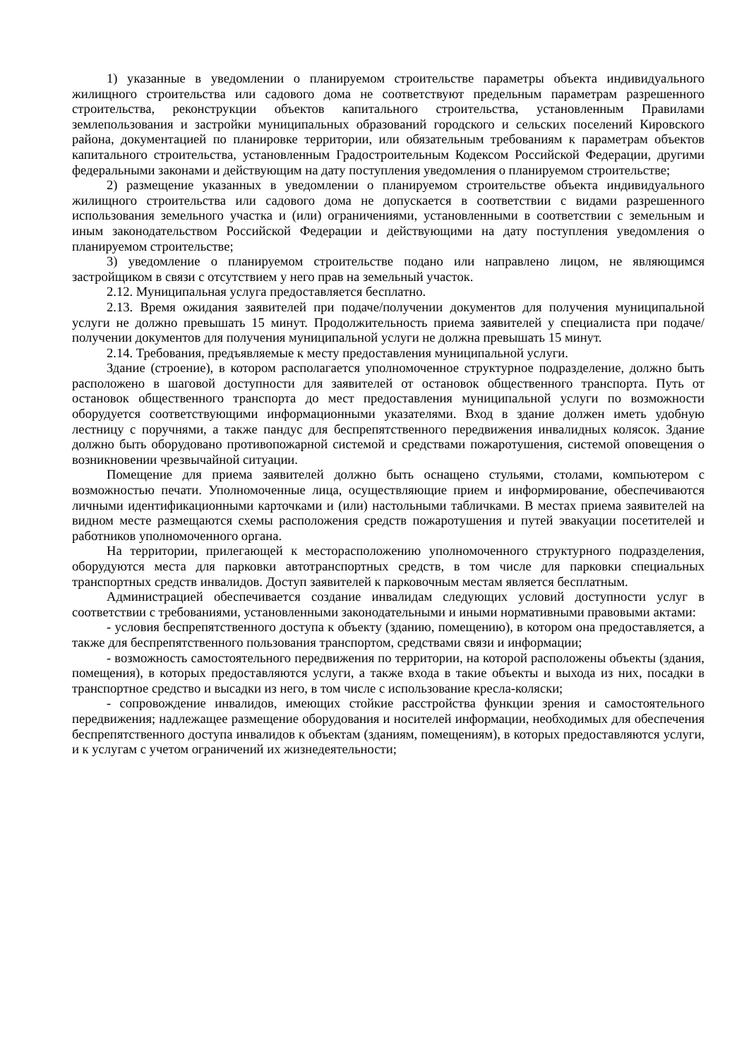1) указанные в уведомлении о планируемом строительстве параметры объекта индивидуального жилищного строительства или садового дома не соответствуют предельным параметрам разрешенного строительства, реконструкции объектов капитального строительства, установленным Правилами землепользования и застройки муниципальных образований городского и сельских поселений Кировского района, документацией по планировке территории, или обязательным требованиям к параметрам объектов капитального строительства, установленным Градостроительным Кодексом Российской Федерации, другими федеральными законами и действующим на дату поступления уведомления о планируемом строительстве;
2) размещение указанных в уведомлении о планируемом строительстве объекта индивидуального жилищного строительства или садового дома не допускается в соответствии с видами разрешенного использования земельного участка и (или) ограничениями, установленными в соответствии с земельным и иным законодательством Российской Федерации и действующими на дату поступления уведомления о планируемом строительстве;
3) уведомление о планируемом строительстве подано или направлено лицом, не являющимся застройщиком в связи с отсутствием у него прав на земельный участок.
2.12. Муниципальная услуга предоставляется бесплатно.
2.13. Время ожидания заявителей при подаче/получении документов для получения муниципальной услуги не должно превышать 15 минут. Продолжительность приема заявителей у специалиста при подаче/получении документов для получения муниципальной услуги не должна превышать 15 минут.
2.14. Требования, предъявляемые к месту предоставления муниципальной услуги.
Здание (строение), в котором располагается уполномоченное структурное подразделение, должно быть расположено в шаговой доступности для заявителей от остановок общественного транспорта. Путь от остановок общественного транспорта до мест предоставления муниципальной услуги по возможности оборудуется соответствующими информационными указателями. Вход в здание должен иметь удобную лестницу с поручнями, а также пандус для беспрепятственного передвижения инвалидных колясок. Здание должно быть оборудовано противопожарной системой и средствами пожаротушения, системой оповещения о возникновении чрезвычайной ситуации.
Помещение для приема заявителей должно быть оснащено стульями, столами, компьютером с возможностью печати. Уполномоченные лица, осуществляющие прием и информирование, обеспечиваются личными идентификационными карточками и (или) настольными табличками. В местах приема заявителей на видном месте размещаются схемы расположения средств пожаротушения и путей эвакуации посетителей и работников уполномоченного органа.
На территории, прилегающей к месторасположению уполномоченного структурного подразделения, оборудуются места для парковки автотранспортных средств, в том числе для парковки специальных транспортных средств инвалидов. Доступ заявителей к парковочным местам является бесплатным.
Администрацией обеспечивается создание инвалидам следующих условий доступности услуг в соответствии с требованиями, установленными законодательными и иными нормативными правовыми актами:
- условия беспрепятственного доступа к объекту (зданию, помещению), в котором она предоставляется, а также для беспрепятственного пользования транспортом, средствами связи и информации;
- возможность самостоятельного передвижения по территории, на которой расположены объекты (здания, помещения), в которых предоставляются услуги, а также входа в такие объекты и выхода из них, посадки в транспортное средство и высадки из него, в том числе с использование кресла-коляски;
- сопровождение инвалидов, имеющих стойкие расстройства функции зрения и самостоятельного передвижения; надлежащее размещение оборудования и носителей информации, необходимых для обеспечения беспрепятственного доступа инвалидов к объектам (зданиям, помещениям), в которых предоставляются услуги, и к услугам с учетом ограничений их жизнедеятельности;